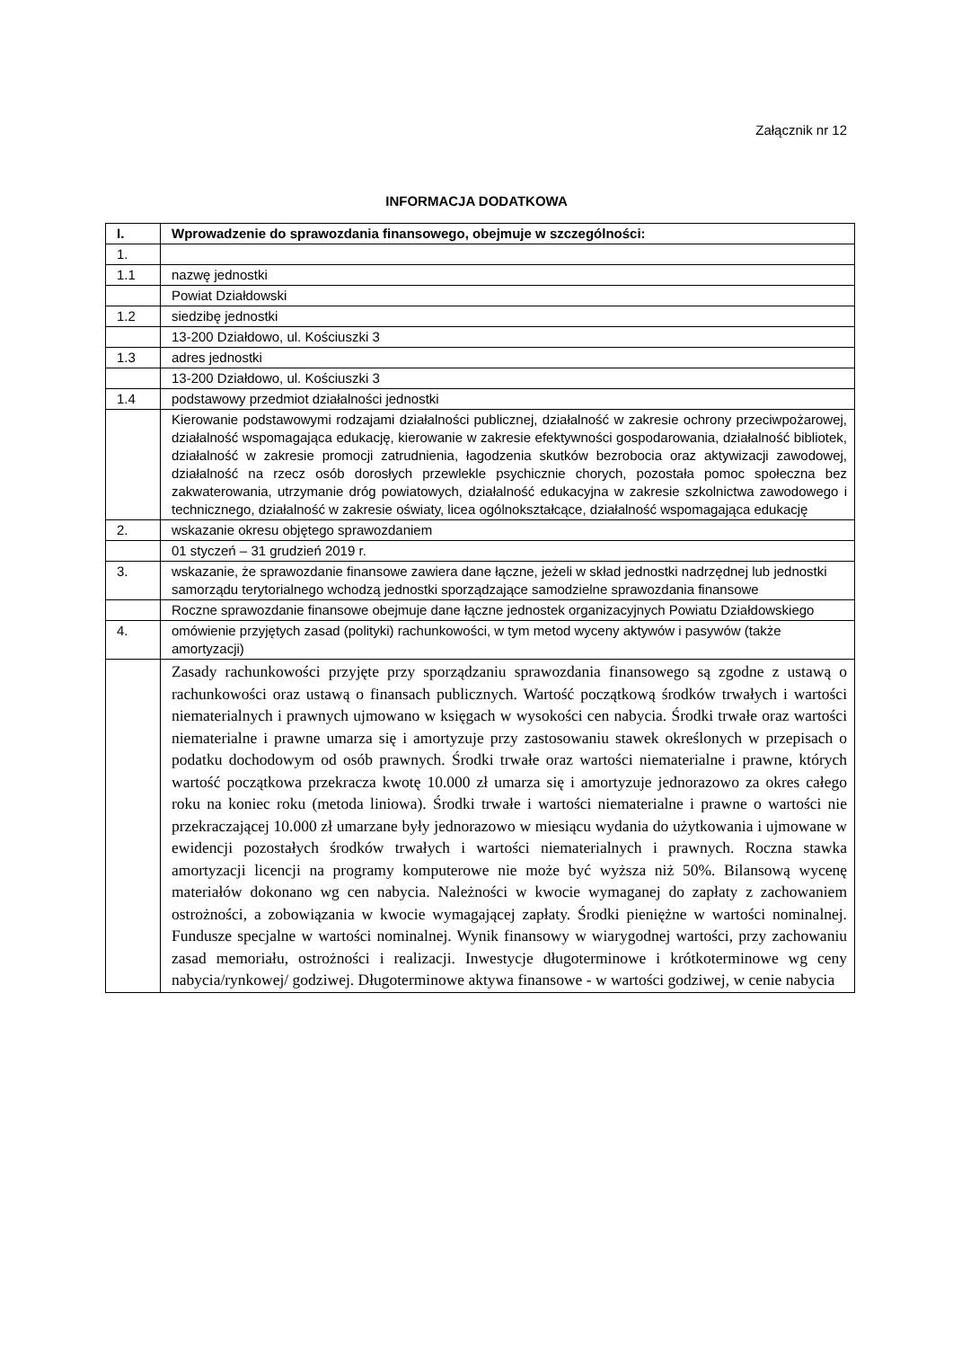Załącznik nr 12
INFORMACJA DODATKOWA
| I. | Wprowadzenie do sprawozdania finansowego, obejmuje w szczególności: |
| --- | --- |
| 1. | |
| 1.1 | nazwę jednostki |
| | Powiat Działdowski |
| 1.2 | siedzibę jednostki |
| | 13-200 Działdowo, ul. Kościuszki 3 |
| 1.3 | adres jednostki |
| | 13-200 Działdowo, ul. Kościuszki 3 |
| 1.4 | podstawowy przedmiot działalności jednostki |
| | Kierowanie podstawowymi rodzajami działalności publicznej, działalność w zakresie ochrony przeciwpożarowej, działalność wspomagająca edukację, kierowanie w zakresie efektywności gospodarowania, działalność bibliotek, działalność w zakresie promocji zatrudnienia, łagodzenia skutków bezrobocia oraz aktywizacji zawodowej, działalność na rzecz osób dorosłych przewlekle psychicznie chorych, pozostała pomoc społeczna bez zakwaterowania, utrzymanie dróg powiatowych, działalność edukacyjna w zakresie szkolnictwa zawodowego i technicznego, działalność w zakresie oświaty, licea ogólnokształcące, działalność wspomagająca edukację |
| 2. | wskazanie okresu objętego sprawozdaniem |
| | 01 styczeń – 31 grudzień 2019 r. |
| 3. | wskazanie, że sprawozdanie finansowe zawiera dane łączne, jeżeli w skład jednostki nadrzędnej lub jednostki samorządu terytorialnego wchodzą jednostki sporządzające samodzielne sprawozdania finansowe |
| | Roczne sprawozdanie finansowe obejmuje dane łączne jednostek organizacyjnych Powiatu Działdowskiego |
| 4. | omówienie przyjętych zasad (polityki) rachunkowości, w tym metod wyceny aktywów i pasywów (także amortyzacji) |
| | Zasady rachunkowości przyjęte przy sporządzaniu sprawozdania finansowego są zgodne z ustawą o rachunkowości oraz ustawą o finansach publicznych. Wartość początkową środków trwałych i wartości niematerialnych i prawnych ujmowano w księgach w wysokości cen nabycia. Środki trwałe oraz wartości niematerialne i prawne umarza się i amortyzuje przy zastosowaniu stawek określonych w przepisach o podatku dochodowym od osób prawnych. Środki trwałe oraz wartości niematerialne i prawne, których wartość początkowa przekracza kwotę 10.000 zł umarza się i amortyzuje jednorazowo za okres całego roku na koniec roku (metoda liniowa). Środki trwałe i wartości niematerialne i prawne o wartości nie przekraczającej 10.000 zł umarzane były jednorazowo w miesiącu wydania do użytkowania i ujmowane w ewidencji pozostałych środków trwałych i wartości niematerialnych i prawnych. Roczna stawka amortyzacji licencji na programy komputerowe nie może być wyższa niż 50%. Bilansową wycenę materiałów dokonano wg cen nabycia. Należności w kwocie wymaganej do zapłaty z zachowaniem ostrożności, a zobowiązania w kwocie wymagającej zapłaty. Środki pieniężne w wartości nominalnej. Fundusze specjalne w wartości nominalnej. Wynik finansowy w wiarygodnej wartości, przy zachowaniu zasad memoriału, ostrożności i realizacji. Inwestycje długoterminowe i krótkoterminowe wg ceny nabycia/rynkowej/ godziwej. Długoterminowe aktywa finansowe - w wartości godziwej, w cenie nabycia |